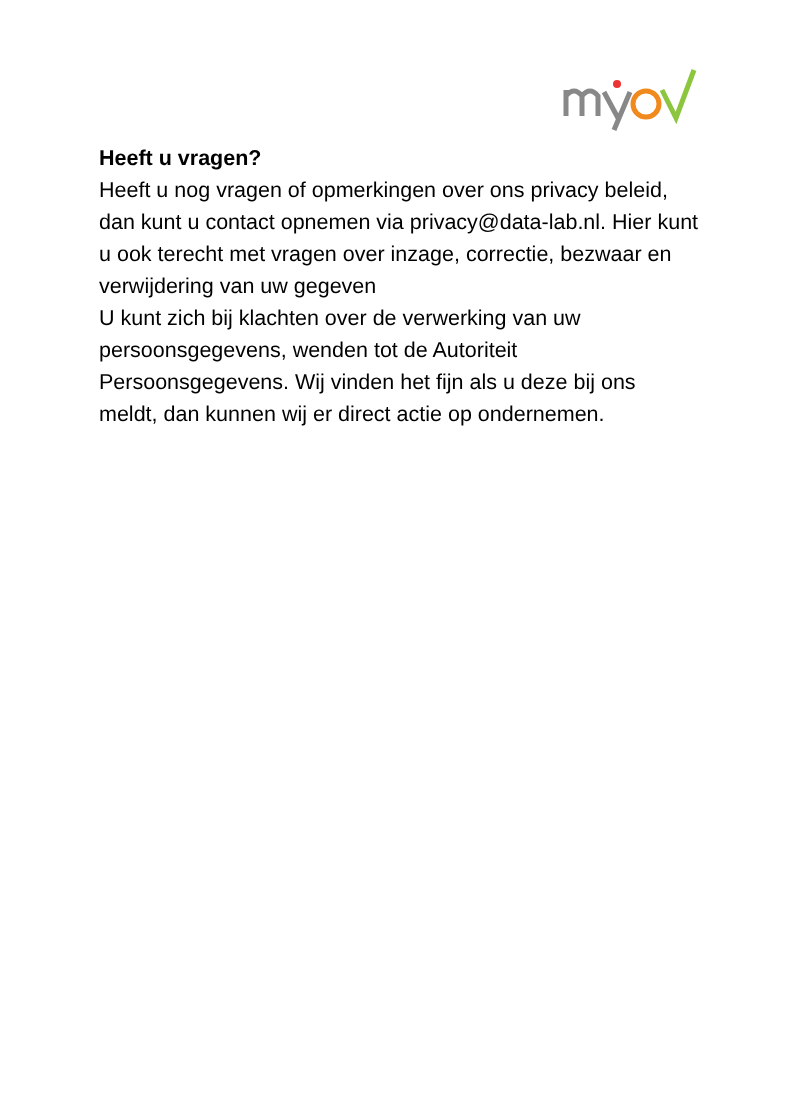Heeft u vragen?
Heeft u nog vragen of opmerkingen over ons privacy beleid, dan kunt u contact opnemen via privacy@data-lab.nl. Hier kunt u ook terecht met vragen over inzage, correctie, bezwaar en verwijdering van uw gegeven
U kunt zich bij klachten over de verwerking van uw persoonsgegevens, wenden tot de Autoriteit Persoonsgegevens. Wij vinden het fijn als u deze bij ons meldt, dan kunnen wij er direct actie op ondernemen.